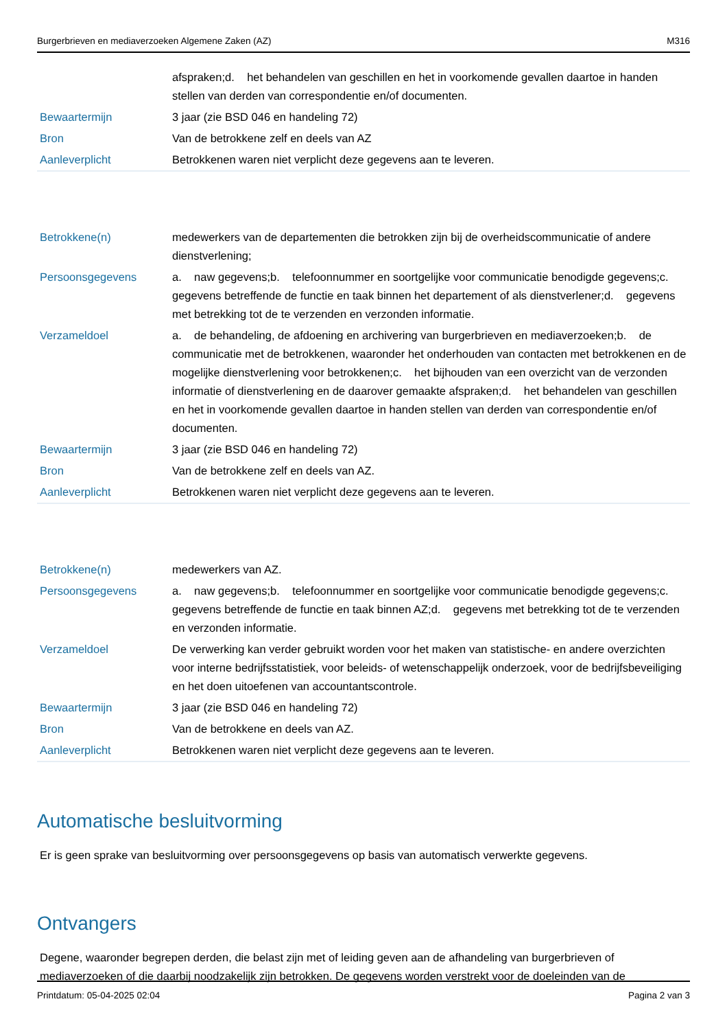Burgerbrieven en mediaverzoeken Algemene Zaken (AZ) M316
| | afspraken;d. het behandelen van geschillen en het in voorkomende gevallen daartoe in handen stellen van derden van correspondentie en/of documenten. |
| Bewaartermijn | 3 jaar (zie BSD 046 en handeling 72) |
| Bron | Van de betrokkene zelf en deels van AZ |
| Aanleverplicht | Betrokkenen waren niet verplicht deze gegevens aan te leveren. |
| Betrokkene(n) | medewerkers van de departementen die betrokken zijn bij de overheidscommunicatie of andere dienstverlening; |
| Persoonsgegevens | a. naw gegevens;b. telefoonnummer en soortgelijke voor communicatie benodigde gegevens;c. gegevens betreffende de functie en taak binnen het departement of als dienstverlener;d. gegevens met betrekking tot de te verzenden en verzonden informatie. |
| Verzameldoel | a. de behandeling, de afdoening en archivering van burgerbrieven en mediaverzoeken;b. de communicatie met de betrokkenen, waaronder het onderhouden van contacten met betrokkenen en de mogelijke dienstverlening voor betrokkenen;c. het bijhouden van een overzicht van de verzonden informatie of dienstverlening en de daarover gemaakte afspraken;d. het behandelen van geschillen en het in voorkomende gevallen daartoe in handen stellen van derden van correspondentie en/of documenten. |
| Bewaartermijn | 3 jaar (zie BSD 046 en handeling 72) |
| Bron | Van de betrokkene zelf en deels van AZ. |
| Aanleverplicht | Betrokkenen waren niet verplicht deze gegevens aan te leveren. |
| Betrokkene(n) | medewerkers van AZ. |
| Persoonsgegevens | a. naw gegevens;b. telefoonnummer en soortgelijke voor communicatie benodigde gegevens;c. gegevens betreffende de functie en taak binnen AZ;d. gegevens met betrekking tot de te verzenden en verzonden informatie. |
| Verzameldoel | De verwerking kan verder gebruikt worden voor het maken van statistische- en andere overzichten voor interne bedrijfsstatistiek, voor beleids- of wetenschappelijk onderzoek, voor de bedrijfsbeveiliging en het doen uitoefenen van accountantscontrole. |
| Bewaartermijn | 3 jaar (zie BSD 046 en handeling 72) |
| Bron | Van de betrokkene en deels van AZ. |
| Aanleverplicht | Betrokkenen waren niet verplicht deze gegevens aan te leveren. |
Automatische besluitvorming
Er is geen sprake van besluitvorming over persoonsgegevens op basis van automatisch verwerkte gegevens.
Ontvangers
Degene, waaronder begrepen derden, die belast zijn met of leiding geven aan de afhandeling van burgerbrieven of mediaverzoeken of die daarbij noodzakelijk zijn betrokken. De gegevens worden verstrekt voor de doeleinden van de
Printdatum: 05-04-2025 02:04 Pagina 2 van 3